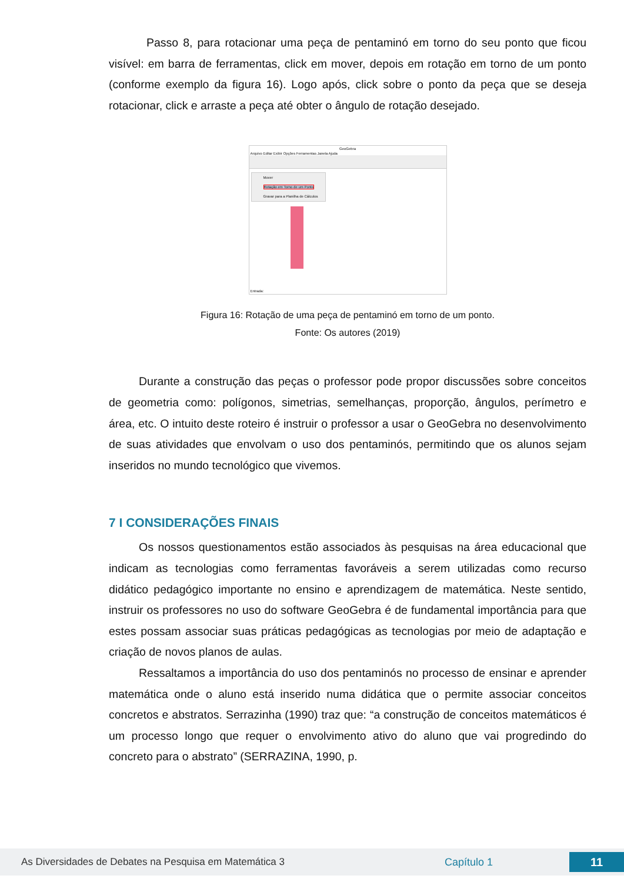Passo 8, para rotacionar uma peça de pentaminó em torno do seu ponto que ficou visível: em barra de ferramentas, click em mover, depois em rotação em torno de um ponto (conforme exemplo da figura 16). Logo após, click sobre o ponto da peça que se deseja rotacionar, click e arraste a peça até obter o ângulo de rotação desejado.
GeoGebra
Arquivo Editar Exibir Opções Ferramentas Janela Ajuda
Mover
Rotação em Torno de um Ponto
Gravar para a Planilha de Cálculos
Entrada:
Figura 16: Rotação de uma peça de pentaminó em torno de um ponto.
Fonte: Os autores (2019)
Durante a construção das peças o professor pode propor discussões sobre conceitos de geometria como: polígonos, simetrias, semelhanças, proporção, ângulos, perímetro e área, etc. O intuito deste roteiro é instruir o professor a usar o GeoGebra no desenvolvimento de suas atividades que envolvam o uso dos pentaminós, permitindo que os alunos sejam inseridos no mundo tecnológico que vivemos.
7 I CONSIDERAÇÕES FINAIS
Os nossos questionamentos estão associados às pesquisas na área educacional que indicam as tecnologias como ferramentas favoráveis a serem utilizadas como recurso didático pedagógico importante no ensino e aprendizagem de matemática. Neste sentido, instruir os professores no uso do software GeoGebra é de fundamental importância para que estes possam associar suas práticas pedagógicas as tecnologias por meio de adaptação e criação de novos planos de aulas.
Ressaltamos a importância do uso dos pentaminós no processo de ensinar e aprender matemática onde o aluno está inserido numa didática que o permite associar conceitos concretos e abstratos. Serrazinha (1990) traz que: “a construção de conceitos matemáticos é um processo longo que requer o envolvimento ativo do aluno que vai progredindo do concreto para o abstrato” (SERRAZINA, 1990, p.
As Diversidades de Debates na Pesquisa em Matemática 3 Capítulo 1
11